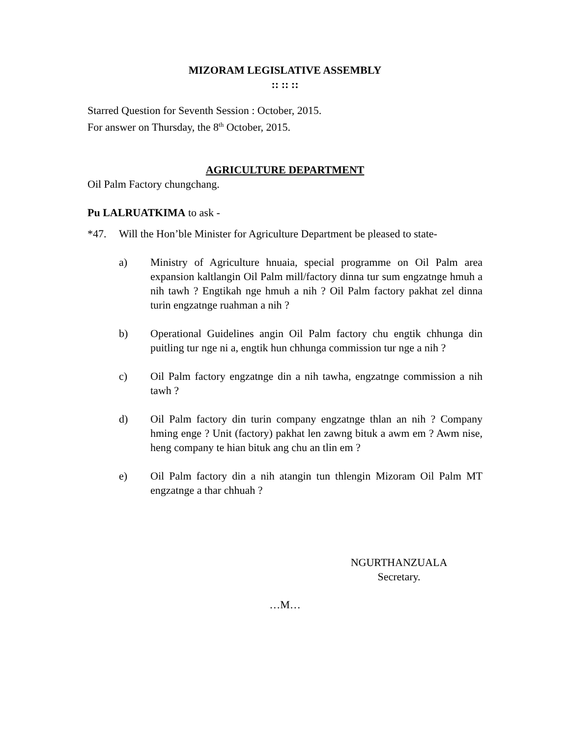MIZORAM LEGISLATIVE ASSEMBLY
:: :: ::
Starred Question for Seventh Session : October, 2015.
For answer on Thursday, the 8<sup>th</sup> October, 2015.
AGRICULTURE DEPARTMENT
Oil Palm Factory chungchang.
Pu LALRUATKIMA to ask -
*47. Will the Hon’ble Minister for Agriculture Department be pleased to state-
a) Ministry of Agriculture hnuaia, special programme on Oil Palm area expansion kaltlangin Oil Palm mill/factory dinna tur sum engzatnge hmuh a nih tawh ? Engtikah nge hmuh a nih ? Oil Palm factory pakhat zel dinna turin engzatnge ruahman a nih ?
b) Operational Guidelines angin Oil Palm factory chu engtik chhunga din puitling tur nge ni a, engtik hun chhunga commission tur nge a nih ?
c) Oil Palm factory engzatnge din a nih tawha, engzatnge commission a nih tawh ?
d) Oil Palm factory din turin company engzatnge thlan an nih ? Company hming enge ? Unit (factory) pakhat len zawng bituk a awm em ? Awm nise, heng company te hian bituk ang chu an tlin em ?
e) Oil Palm factory din a nih atangin tun thlengin Mizoram Oil Palm MT engzatnge a thar chhuah ?
NGURTHANZUALA
Secretary.
…M…